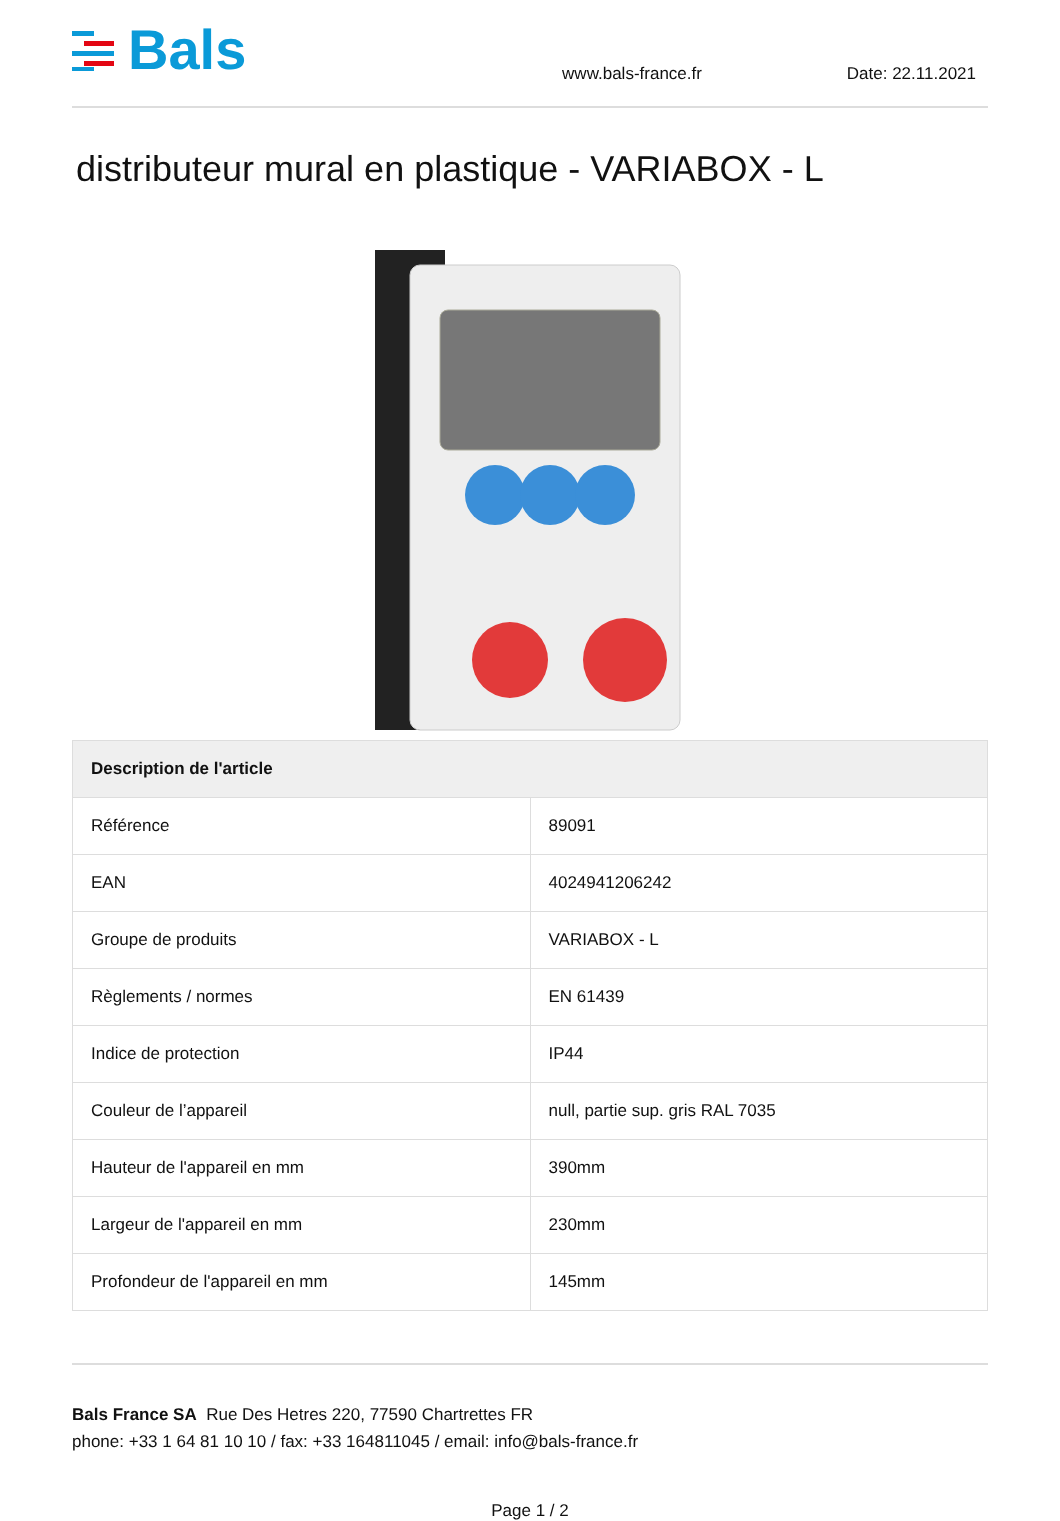Bals
www.bals-france.fr
Date: 22.11.2021
distributeur mural en plastique - VARIABOX - L
| Description de l'article | |
| --- | --- |
| Référence | 89091 |
| EAN | 4024941206242 |
| Groupe de produits | VARIABOX - L |
| Règlements / normes | EN 61439 |
| Indice de protection | IP44 |
| Couleur de l’appareil | null, partie sup. gris RAL 7035 |
| Hauteur de l'appareil en mm | 390mm |
| Largeur de l'appareil en mm | 230mm |
| Profondeur de l'appareil en mm | 145mm |
Bals France SA Rue Des Hetres 220, 77590 Chartrettes FR
phone: +33 1 64 81 10 10 / fax: +33 164811045 / email: info@bals-france.fr
Page 1 / 2